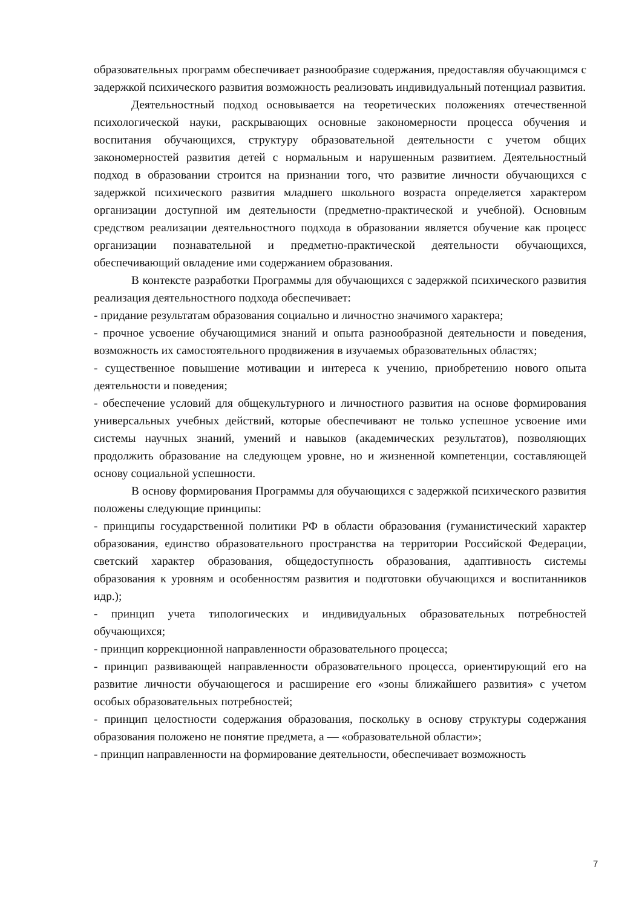образовательных программ обеспечивает разнообразие содержания, предоставляя обучающимся с задержкой психического развития возможность реализовать индивидуальный потенциал развития.
Деятельностный подход основывается на теоретических положениях отечественной психологической науки, раскрывающих основные закономерности процесса обучения и воспитания обучающихся, структуру образовательной деятельности с учетом общих закономерностей развития детей с нормальным и нарушенным развитием. Деятельностный подход в образовании строится на признании того, что развитие личности обучающихся с задержкой психического развития младшего школьного возраста определяется характером организации доступной им деятельности (предметно-практической и учебной). Основным средством реализации деятельностного подхода в образовании является обучение как процесс организации познавательной и предметно-практической деятельности обучающихся, обеспечивающий овладение ими содержанием образования.
В контексте разработки Программы для обучающихся с задержкой психического развития реализация деятельностного подхода обеспечивает:
- придание результатам образования социально и личностно значимого характера;
- прочное усвоение обучающимися знаний и опыта разнообразной деятельности и поведения, возможность их самостоятельного продвижения в изучаемых образовательных областях;
- существенное повышение мотивации и интереса к учению, приобретению нового опыта деятельности и поведения;
- обеспечение условий для общекультурного и личностного развития на основе формирования универсальных учебных действий, которые обеспечивают не только успешное усвоение ими системы научных знаний, умений и навыков (академических результатов), позволяющих продолжить образование на следующем уровне, но и жизненной компетенции, составляющей основу социальной успешности.
В основу формирования Программы для обучающихся с задержкой психического развития положены следующие принципы:
- принципы государственной политики РФ в области образования (гуманистический характер образования, единство образовательного пространства на территории Российской Федерации, светский характер образования, общедоступность образования, адаптивность системы образования к уровням и особенностям развития и подготовки обучающихся и воспитанников идр.);
- принцип учета типологических и индивидуальных образовательных потребностей обучающихся;
- принцип коррекционной направленности образовательного процесса;
- принцип развивающей направленности образовательного процесса, ориентирующий его на развитие личности обучающегося и расширение его «зоны ближайшего развития» с учетом особых образовательных потребностей;
- принцип целостности содержания образования, поскольку в основу структуры содержания образования положено не понятие предмета, а — «образовательной области»;
- принцип направленности на формирование деятельности, обеспечивает возможность
7